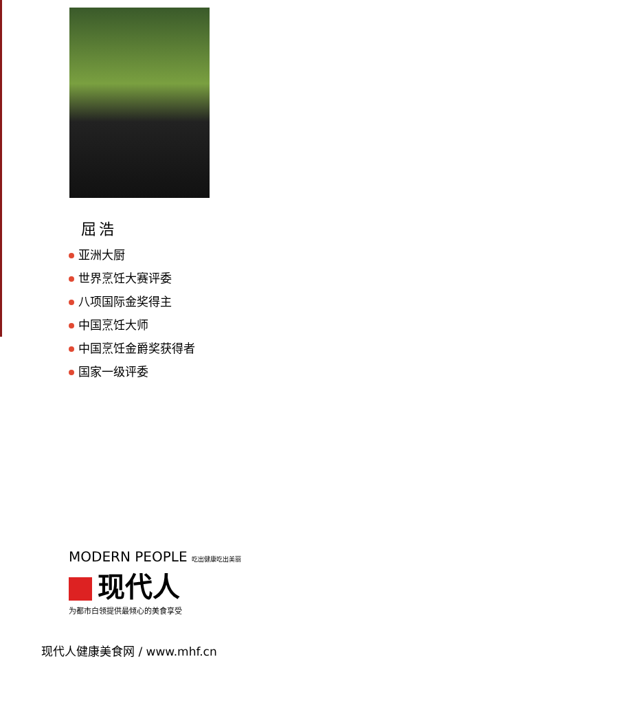屈浩
亚洲大厨
世界烹饪大赛评委
八项国际金奖得主
中国烹饪大师
中国烹饪金爵奖获得者
国家一级评委
MODERN PEOPLE 吃出健康吃出美丽
现代人
为都市白领提供最倾心的美食享受
现代人健康美食网 / www.mhf.cn